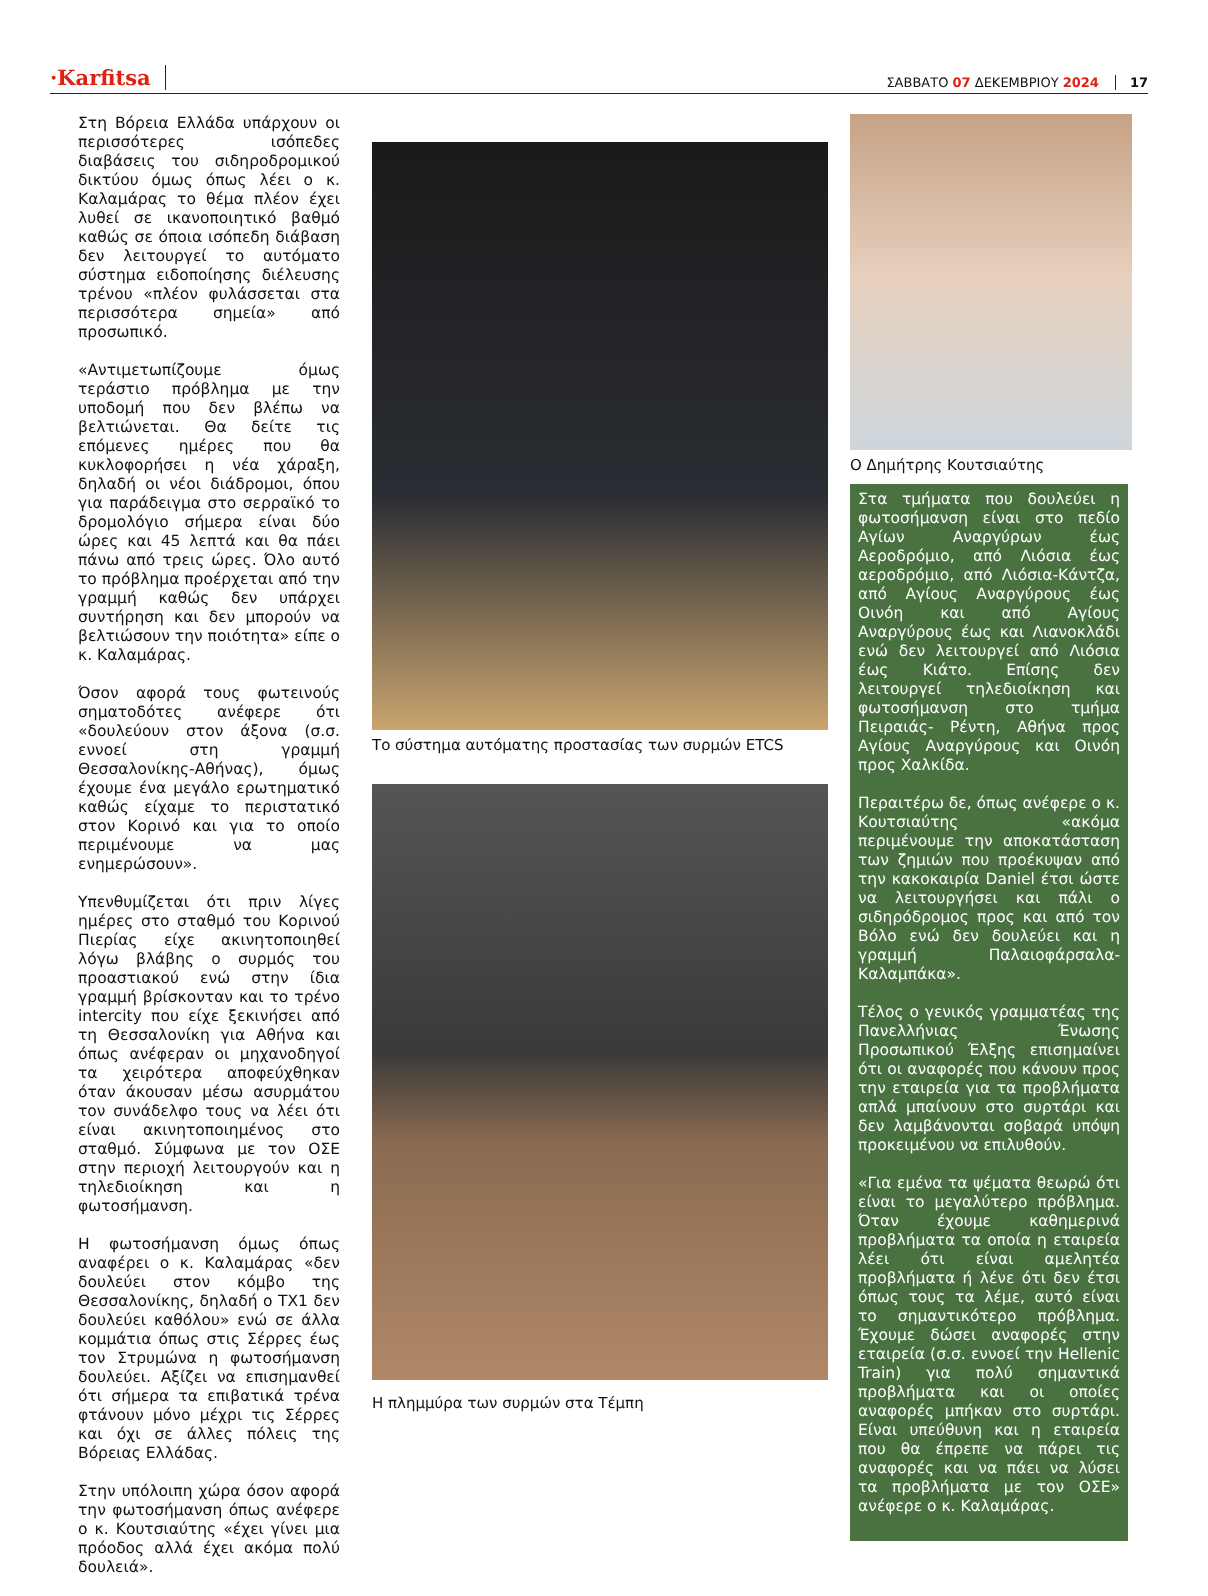·Karfitsa ΣΑΒΒΑΤΟ 07 ΔΕΚΕΜΒΡΙΟΥ 2024 17
Στη Βόρεια Ελλάδα υπάρχουν οι περισσότερες ισόπεδες διαβάσεις του σιδηροδρομικού δικτύου όμως όπως λέει ο κ. Καλαμάρας το θέμα πλέον έχει λυθεί σε ικανοποιητικό βαθμό καθώς σε όποια ισόπεδη διάβαση δεν λειτουργεί το αυτόματο σύστημα ειδοποίησης διέλευσης τρένου «πλέον φυλάσσεται στα περισσότερα σημεία» από προσωπικό.
«Αντιμετωπίζουμε όμως τεράστιο πρόβλημα με την υποδομή που δεν βλέπω να βελτιώνεται. Θα δείτε τις επόμενες ημέρες που θα κυκλοφορήσει η νέα χάραξη, δηλαδή οι νέοι διάδρομοι, όπου για παράδειγμα στο σερραϊκό το δρομολόγιο σήμερα είναι δύο ώρες και 45 λεπτά και θα πάει πάνω από τρεις ώρες. Όλο αυτό το πρόβλημα προέρχεται από την γραμμή καθώς δεν υπάρχει συντήρηση και δεν μπορούν να βελτιώσουν την ποιότητα» είπε ο κ. Καλαμάρας.
Όσον αφορά τους φωτεινούς σηματοδότες ανέφερε ότι «δουλεύουν στον άξονα (σ.σ. εννοεί στη γραμμή Θεσσαλονίκης-Αθήνας), όμως έχουμε ένα μεγάλο ερωτηματικό καθώς είχαμε το περιστατικό στον Κορινό και για το οποίο περιμένουμε να μας ενημερώσουν».
Υπενθυμίζεται ότι πριν λίγες ημέρες στο σταθμό του Κορινού Πιερίας είχε ακινητοποιηθεί λόγω βλάβης ο συρμός του προαστιακού ενώ στην ίδια γραμμή βρίσκονταν και το τρένο intercity που είχε ξεκινήσει από τη Θεσσαλονίκη για Αθήνα και όπως ανέφεραν οι μηχανοδηγοί τα χειρότερα αποφεύχθηκαν όταν άκουσαν μέσω ασυρμάτου τον συνάδελφο τους να λέει ότι είναι ακινητοποιημένος στο σταθμό. Σύμφωνα με τον ΟΣΕ στην περιοχή λειτουργούν και η τηλεδιοίκηση και η φωτοσήμανση.
Η φωτοσήμανση όμως όπως αναφέρει ο κ. Καλαμάρας «δεν δουλεύει στον κόμβο της Θεσσαλονίκης, δηλαδή ο ΤΧ1 δεν δουλεύει καθόλου» ενώ σε άλλα κομμάτια όπως στις Σέρρες έως τον Στρυμώνα η φωτοσήμανση δουλεύει. Αξίζει να επισημανθεί ότι σήμερα τα επιβατικά τρένα φτάνουν μόνο μέχρι τις Σέρρες και όχι σε άλλες πόλεις της Βόρειας Ελλάδας.
Στην υπόλοιπη χώρα όσον αφορά την φωτοσήμανση όπως ανέφερε ο κ. Κουτσιαύτης «έχει γίνει μια πρόοδος αλλά έχει ακόμα πολύ δουλειά».
Το σύστημα αυτόματης προστασίας των συρμών ETCS
Η πλημμύρα των συρμών στα Τέμπη
Ο Δημήτρης Κουτσιαύτης
Στα τμήματα που δουλεύει η φωτοσήμανση είναι στο πεδίο Αγίων Αναργύρων έως Αεροδρόμιο, από Λιόσια έως αεροδρόμιο, από Λιόσια-Κάντζα, από Αγίους Αναργύρους έως Οινόη και από Αγίους Αναργύρους έως και Λιανοκλάδι ενώ δεν λειτουργεί από Λιόσια έως Κιάτο. Επίσης δεν λειτουργεί τηλεδιοίκηση και φωτοσήμανση στο τμήμα Πειραιάς- Ρέντη, Αθήνα προς Αγίους Αναργύρους και Οινόη προς Χαλκίδα.
Περαιτέρω δε, όπως ανέφερε ο κ. Κουτσιαύτης «ακόμα περιμένουμε την αποκατάσταση των ζημιών που προέκυψαν από την κακοκαιρία Daniel έτσι ώστε να λειτουργήσει και πάλι ο σιδηρόδρομος προς και από τον Βόλο ενώ δεν δουλεύει και η γραμμή Παλαιοφάρσαλα-Καλαμπάκα».
Τέλος ο γενικός γραμματέας της Πανελλήνιας Ένωσης Προσωπικού Έλξης επισημαίνει ότι οι αναφορές που κάνουν προς την εταιρεία για τα προβλήματα απλά μπαίνουν στο συρτάρι και δεν λαμβάνονται σοβαρά υπόψη προκειμένου να επιλυθούν.
«Για εμένα τα ψέματα θεωρώ ότι είναι το μεγαλύτερο πρόβλημα. Όταν έχουμε καθημερινά προβλήματα τα οποία η εταιρεία λέει ότι είναι αμελητέα προβλήματα ή λένε ότι δεν έτσι όπως τους τα λέμε, αυτό είναι το σημαντικότερο πρόβλημα. Έχουμε δώσει αναφορές στην εταιρεία (σ.σ. εννοεί την Hellenic Train) για πολύ σημαντικά προβλήματα και οι οποίες αναφορές μπήκαν στο συρτάρι. Είναι υπεύθυνη και η εταιρεία που θα έπρεπε να πάρει τις αναφορές και να πάει να λύσει τα προβλήματα με τον ΟΣΕ» ανέφερε ο κ. Καλαμάρας.